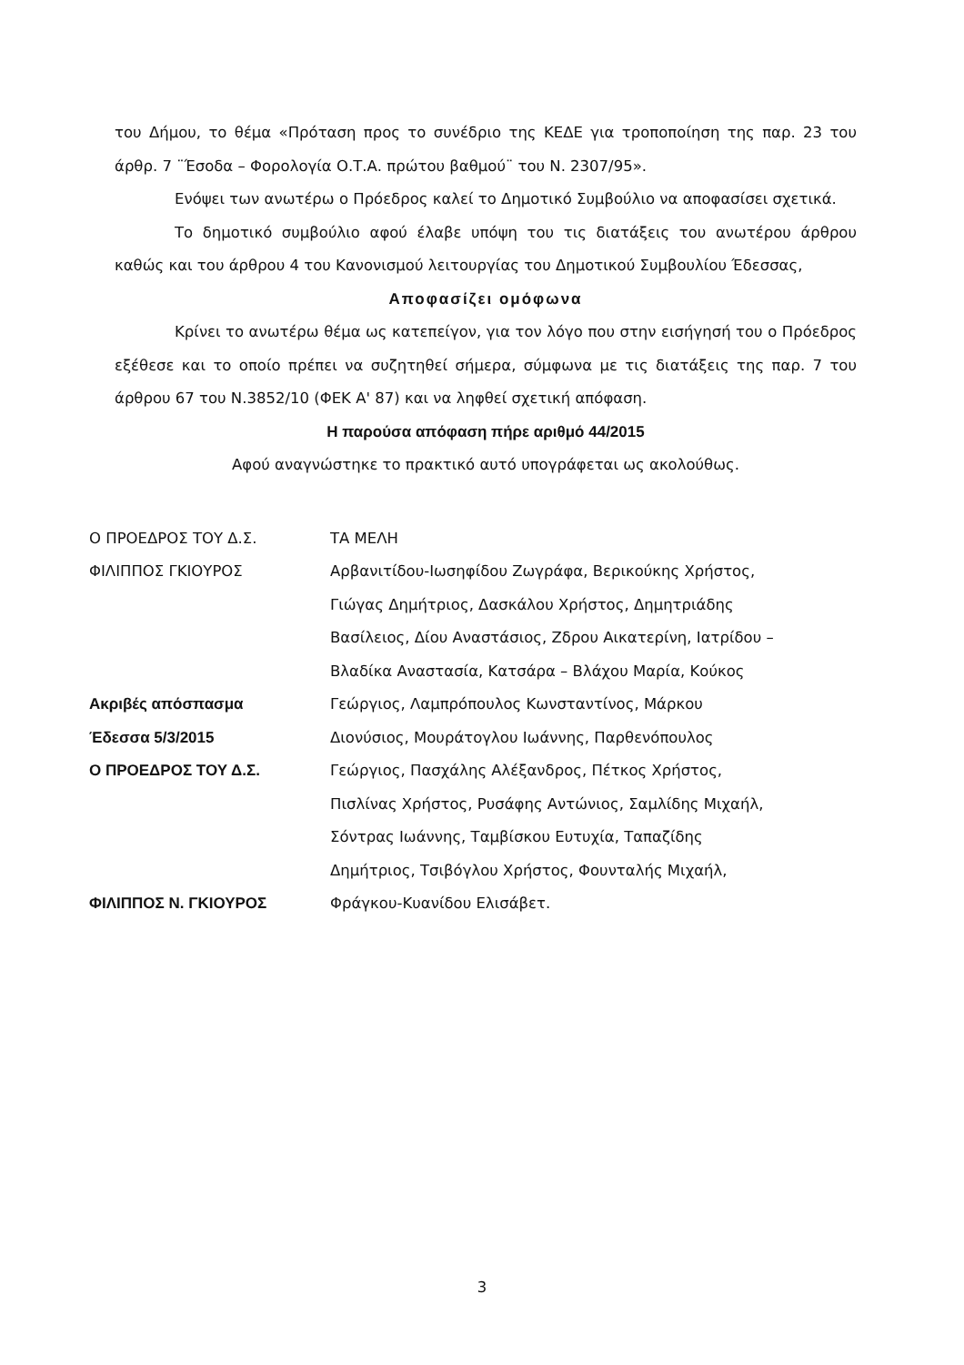του Δήμου, το θέμα «Πρόταση προς το συνέδριο της ΚΕΔΕ για τροποποίηση της παρ. 23 του άρθρ. 7 ¨Έσοδα – Φορολογία Ο.Τ.Α. πρώτου βαθμού¨ του Ν. 2307/95».
Ενόψει των ανωτέρω ο Πρόεδρος καλεί το Δημοτικό Συμβούλιο να αποφασίσει σχετικά.
Το δημοτικό συμβούλιο αφού έλαβε υπόψη του τις διατάξεις του ανωτέρου άρθρου καθώς και του άρθρου 4 του Κανονισμού λειτουργίας του Δημοτικού Συμβουλίου Έδεσσας,
Αποφασίζει ομόφωνα
Κρίνει το ανωτέρω θέμα ως κατεπείγον, για τον λόγο που στην εισήγησή του ο Πρόεδρος εξέθεσε και το οποίο πρέπει να συζητηθεί σήμερα, σύμφωνα με τις διατάξεις της παρ. 7 του άρθρου 67 του Ν.3852/10 (ΦΕΚ Α' 87) και να ληφθεί σχετική απόφαση.
Η παρούσα απόφαση πήρε αριθμό 44/2015
Αφού αναγνώστηκε το πρακτικό αυτό υπογράφεται ως ακολούθως.
Ο ΠΡΟΕΔΡΟΣ ΤΟΥ Δ.Σ.
ΦΙΛΙΠΠΟΣ ΓΚΙΟΥΡΟΣ
Ακριβές απόσπασμα
Έδεσσα 5/3/2015
Ο ΠΡΟΕΔΡΟΣ ΤΟΥ Δ.Σ.
ΦΙΛΙΠΠΟΣ Ν. ΓΚΙΟΥΡΟΣ
ΤΑ ΜΕΛΗ
Αρβανιτίδου-Ιωσηφίδου Ζωγράφα, Βερικούκης Χρήστος,
Γιώγας Δημήτριος, Δασκάλου Χρήστος, Δημητριάδης
Βασίλειος, Δίου Αναστάσιος, Ζδρου Αικατερίνη, Ιατρίδου –
Βλαδίκα Αναστασία, Κατσάρα – Βλάχου Μαρία, Κούκος
Γεώργιος, Λαμπρόπουλος Κωνσταντίνος, Μάρκου
Διονύσιος, Μουράτογλου Ιωάννης, Παρθενόπουλος
Γεώργιος, Πασχάλης Αλέξανδρος, Πέτκος Χρήστος,
Πισλίνας Χρήστος, Ρυσάφης Αντώνιος, Σαμλίδης Μιχαήλ,
Σόντρας Ιωάννης, Ταμβίσκου Ευτυχία, Ταπαζίδης
Δημήτριος, Τσιβόγλου Χρήστος, Φουνταλής Μιχαήλ,
Φράγκου-Κυανίδου Ελισάβετ.
3